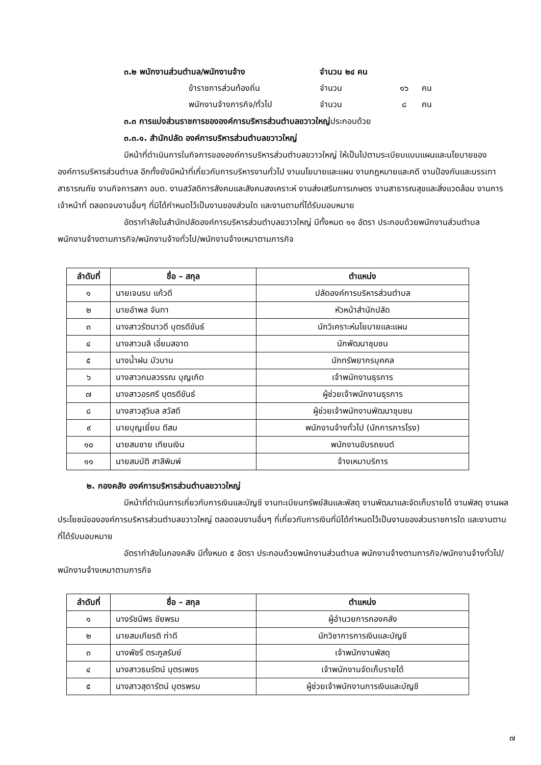๓.๒ พนักงานส่วนตำบล/พนักงานจ้าง จำนวน ๒๔ คน
ข้าราชการส่วนท้องถิ่น จำนวน ๑๖ คน
พนักงานจ้างภารกิจ/ทั่วไป จำนวน ๘ คน
๓.๓ การแบ่งส่วนราชการขององค์การบริหารส่วนตำบลขวาวใหญ่ประกอบด้วย
๓.๓.๑. สำนักปลัด องค์การบริหารส่วนตำบลขวาวใหญ่
มีหน้าที่ดำเนินการในกิจการขององค์การบริหารส่วนตำบลขวาวใหญ่ ให้เป็นไปตามระเบียบแบบแผนและนโยบายขององค์การบริหารส่วนตำบล อีกทั้งยังมีหน้าที่เกี่ยวกับการบริหารงานทั่วไป งานนโยบายและแผน งานกฎหมายและคดี งานป้องกันและบรรเทาสาธารณภัย งานกิจการสภา อบต. งานสวัสดิการสังคมและสังคมสงเคราะห์ งานส่งเสริมการเกษตร งานสาธารณสุขและสิ่งแวดล้อม งานการเจ้าหน้าที่ ตลอดจนงานอื่นๆ ที่มิได้กำหนดไว้เป็นงานของส่วนใด และงานตามที่ได้รับมอบหมาย
อัตรากำลังในสำนักปลัดองค์การบริหารส่วนตำบลขวาวใหญ่ มีทั้งหมด ๑๑ อัตรา ประกอบด้วยพนักงานส่วนตำบล พนักงานจ้างตามภารกิจ/พนักงานจ้างทั่วไป/พนักงานจ้างเหมาตามภารกิจ
| ลำดับที่ | ชื่อ – สกุล | ตำแหน่ง |
| --- | --- | --- |
| ๑ | นายเจนรบ แก้วดี | ปลัดองค์การบริหารส่วนตำบล |
| ๒ | นายอำพล จันทา | หัวหน้าสำนักปลัด |
| ๓ | นางสาวรัตนาวดี บุตรดีขันธ์ | นักวิเคราะห์นโยบายและแผน |
| ๔ | นางสาวมลิ เอี่ยมสอาด | นักพัฒนาชุมชน |
| ๕ | นางน้ำฝน บัวบาน | นักทรัพยากรบุคคล |
| ๖ | นางสาวกมลวรรณ บุญเกิด | เจ้าพนักงานธุรการ |
| ๗ | นางสาวอรศรี บุตรดีขันธ์ | ผู้ช่วยเจ้าพนักงานธุรการ |
| ๘ | นางสาวสุวิมล สวัสดี | ผู้ช่วยเจ้าพนักงานพัฒนาชุมชน |
| ๙ | นายบุญเยี่ยม ดีสม | พนักงานจ้างทั่วไป (นักการภารโรง) |
| ๑๐ | นายสมชาย เทียนเงิน | พนักงานขับรถยนต์ |
| ๑๑ | นายสมบัติ สาลีพิมพ์ | จ้างเหมาบริการ |
๒. กองคลัง องค์การบริหารส่วนตำบลขวาวใหญ่
มีหน้าที่ดำเนินการเกี่ยวกับการเงินและบัญชี งานทะเบียนทรัพย์สินและพัสดุ งานพัฒนาและจัดเก็บรายได้ งานพัสดุ งานผลประโยชน์ขององค์การบริหารส่วนตำบลขวาวใหญ่ ตลอดจนงานอื่นๆ ที่เกี่ยวกับการเงินที่มิได้กำหนดไว้เป็นงานของส่วนราชการใด และงานตามที่ได้รับมอบหมาย
อัตรากำลังในกองคลัง มีทั้งหมด ๕ อัตรา ประกอบด้วยพนักงานส่วนตำบล พนักงานจ้างตามภารกิจ/พนักงานจ้างทั่วไป/พนักงานจ้างเหมาตามภารกิจ
| ลำดับที่ | ชื่อ – สกุล | ตำแหน่ง |
| --- | --- | --- |
| ๑ | นางรัชนีพร ชัยพรม | ผู้อำนวยการกองคลัง |
| ๒ | นายสมเกียรติ ท่าดี | นักวิชาการการเงินและบัญชี |
| ๓ | นางพัชรี ตระกูลรัมย์ | เจ้าพนักงานพัสดุ |
| ๔ | นางสาวธนรัตน์ บุตรเพชร | เจ้าพนักงานจัดเก็บรายได้ |
| ๕ | นางสาวสุดารัตน์ บุตรพรม | ผู้ช่วยเจ้าพนักงานการเงินและบัญชี |
๗